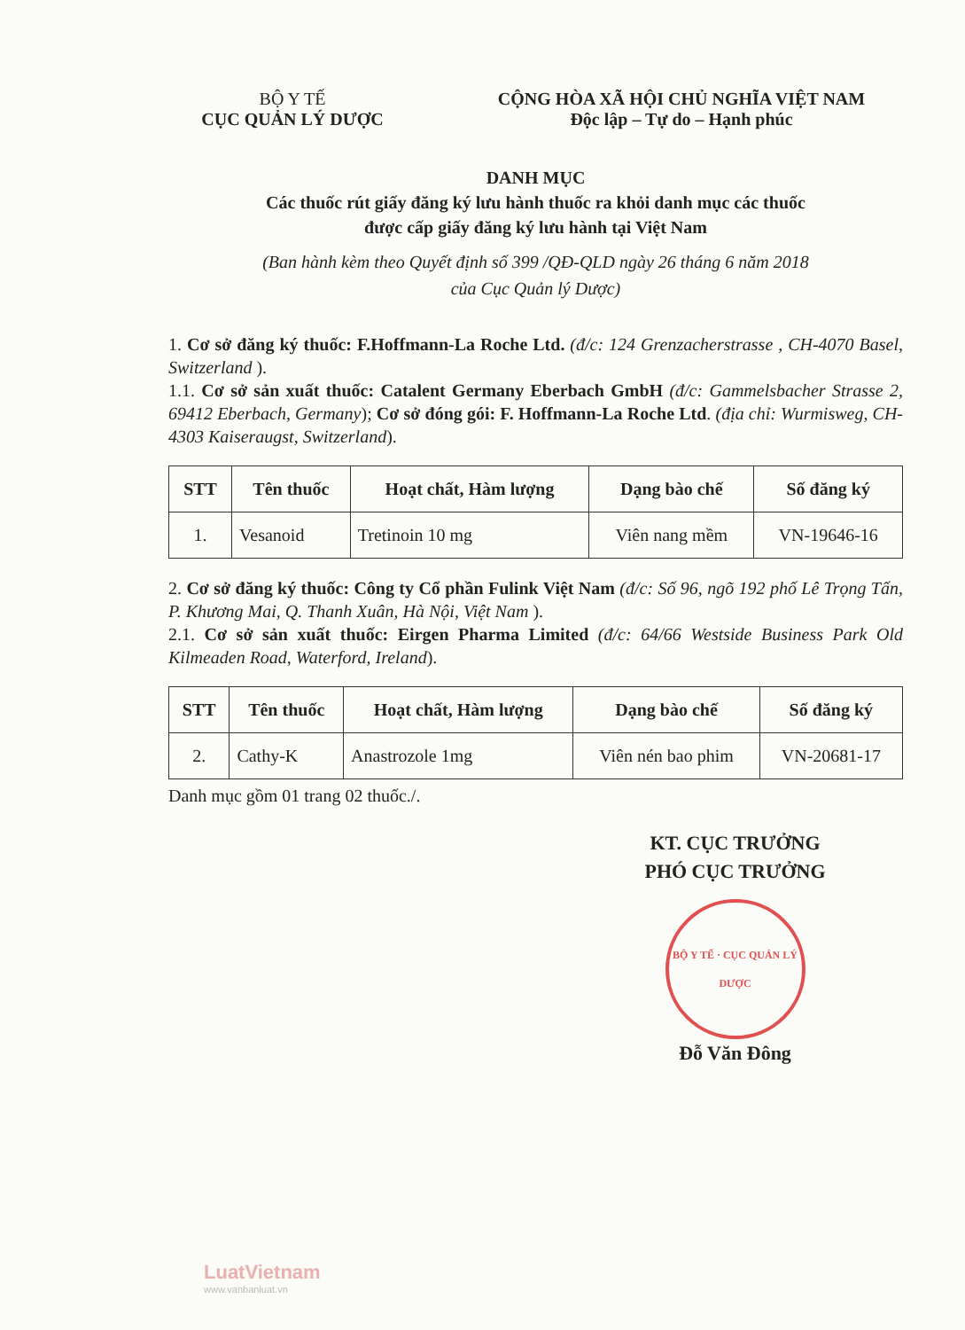BỘ Y TẾ
CỤC QUẢN LÝ DƯỢC
CỘNG HÒA XÃ HỘI CHỦ NGHĨA VIỆT NAM
Độc lập – Tự do – Hạnh phúc
DANH MỤC
Các thuốc rút giấy đăng ký lưu hành thuốc ra khỏi danh mục các thuốc
được cấp giấy đăng ký lưu hành tại Việt Nam
(Ban hành kèm theo Quyết định số 399 /QĐ-QLD ngày 26 tháng 6 năm 2018
của Cục Quản lý Dược)
1. Cơ sở đăng ký thuốc: F.Hoffmann-La Roche Ltd. (đ/c: 124 Grenzacherstrasse , CH-4070 Basel, Switzerland ).
1.1. Cơ sở sản xuất thuốc: Catalent Germany Eberbach GmbH (đ/c: Gammelsbacher Strasse 2, 69412 Eberbach, Germany); Cơ sở đóng gói: F. Hoffmann-La Roche Ltd. (địa chỉ: Wurmisweg, CH-4303 Kaiseraugst, Switzerland).
| STT | Tên thuốc | Hoạt chất, Hàm lượng | Dạng bào chế | Số đăng ký |
| --- | --- | --- | --- | --- |
| 1. | Vesanoid | Tretinoin 10 mg | Viên nang mềm | VN-19646-16 |
2. Cơ sở đăng ký thuốc: Công ty Cổ phần Fulink Việt Nam (đ/c: Số 96, ngõ 192 phố Lê Trọng Tấn, P. Khương Mai, Q. Thanh Xuân, Hà Nội, Việt Nam ).
2.1. Cơ sở sản xuất thuốc: Eirgen Pharma Limited (đ/c: 64/66 Westside Business Park Old Kilmeaden Road, Waterford, Ireland).
| STT | Tên thuốc | Hoạt chất, Hàm lượng | Dạng bào chế | Số đăng ký |
| --- | --- | --- | --- | --- |
| 2. | Cathy-K | Anastrozole 1mg | Viên nén bao phim | VN-20681-17 |
Danh mục gồm 01 trang 02 thuốc./.
KT. CỤC TRƯỞNG
PHÓ CỤC TRƯỞNG
BỘ Y TẾ · CỤC QUẢN LÝ DƯỢC
Đỗ Văn Đông
LuatVietnam
www.vanbanluat.vn